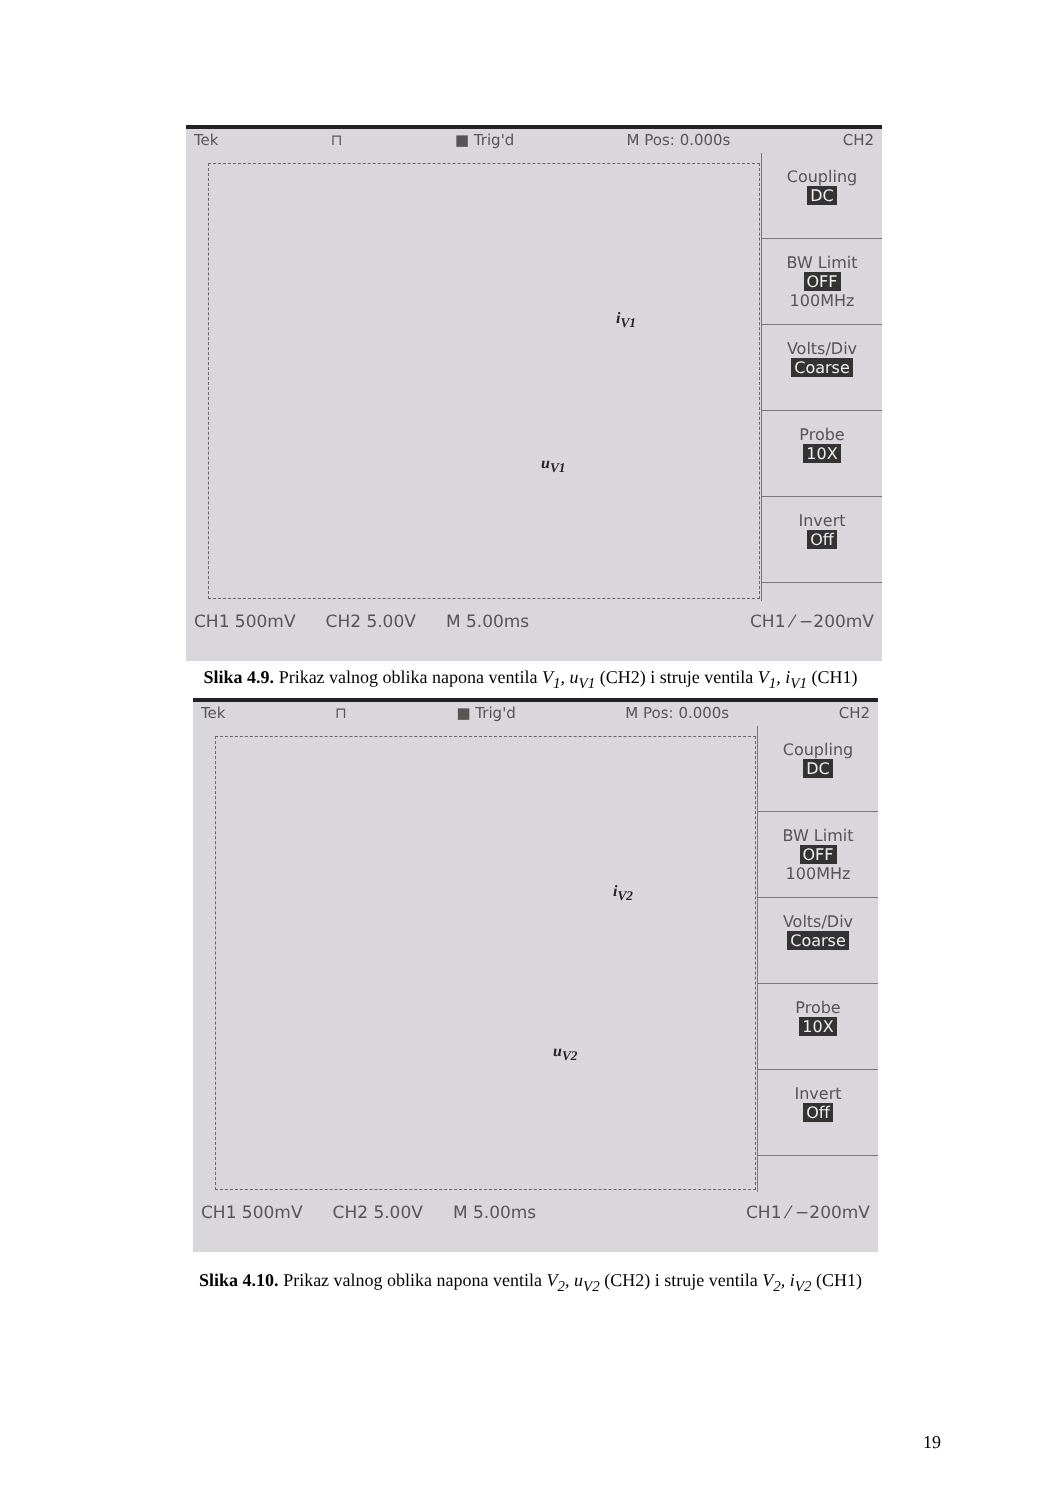Tek ⊓ ■ Trig'd M Pos: 0.000s CH2
Coupling
DC
BW Limit
OFF
100MHz
Volts/Div
Coarse
Probe
10X
Invert
Off
i<sub>V1</sub>
u<sub>V1</sub>
CH1 500mV CH2 5.00V M 5.00ms CH1 ⁄ −200mV
Slika 4.9. Prikaz valnog oblika napona ventila V<sub>1</sub>, u<sub>V1</sub> (CH2) i struje ventila V<sub>1</sub>, i<sub>V1</sub> (CH1)
Tek ⊓ ■ Trig'd M Pos: 0.000s CH2
Coupling
DC
BW Limit
OFF
100MHz
Volts/Div
Coarse
Probe
10X
Invert
Off
i<sub>V2</sub>
u<sub>V2</sub>
CH1 500mV CH2 5.00V M 5.00ms CH1 ⁄ −200mV
Slika 4.10. Prikaz valnog oblika napona ventila V<sub>2</sub>, u<sub>V2</sub> (CH2) i struje ventila V<sub>2</sub>, i<sub>V2</sub> (CH1)
19